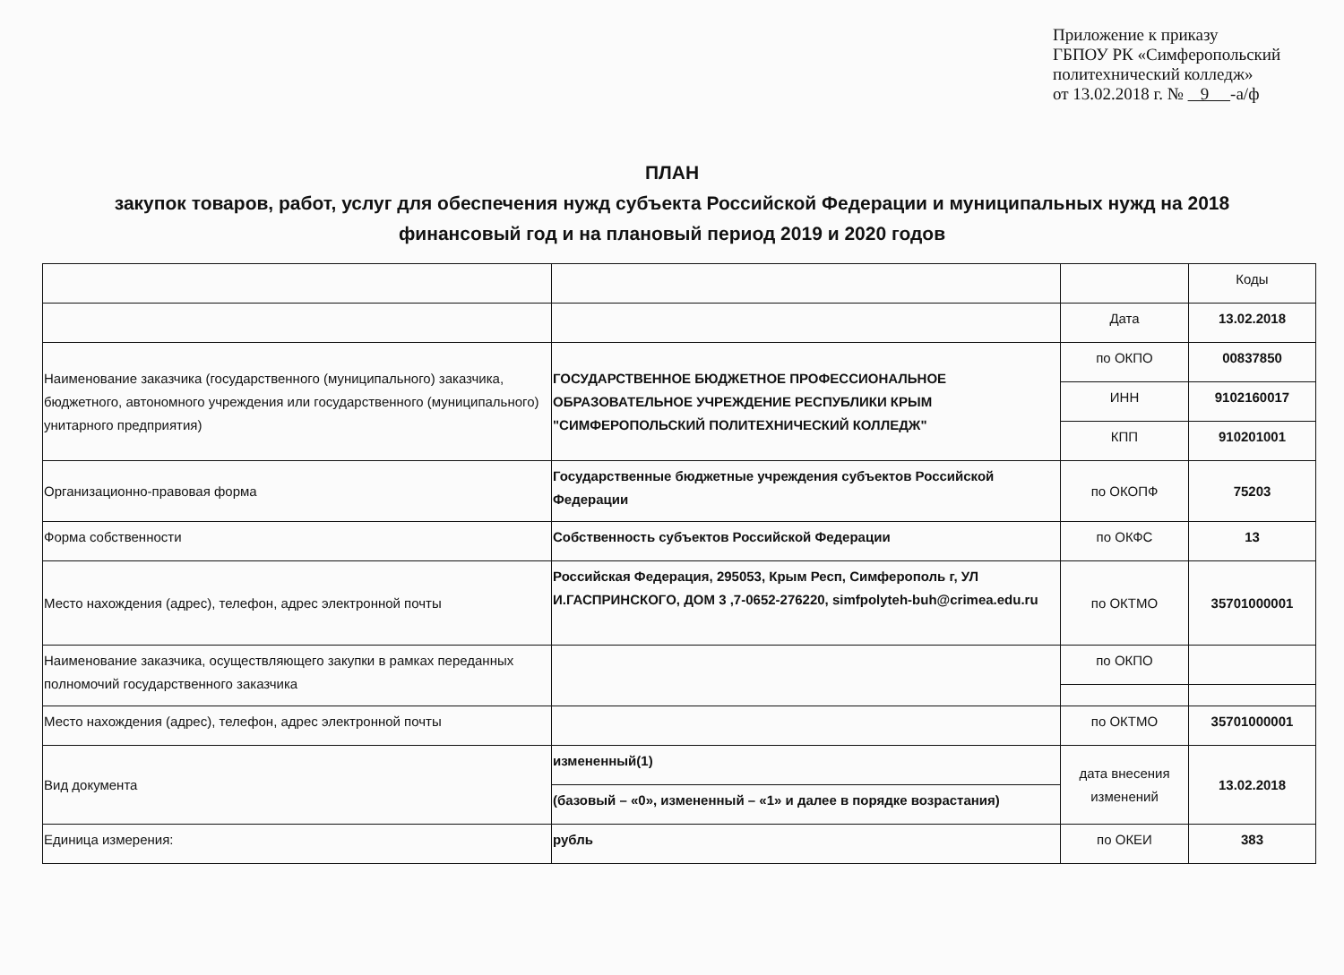Приложение к приказу
ГБПОУ РК «Симферопольский
политехнический колледж»
от 13.02.2018 г. № 9 -а/ф
ПЛАН
закупок товаров, работ, услуг для обеспечения нужд субъекта Российской Федерации и муниципальных нужд на 2018
финансовый год и на плановый период 2019 и 2020 годов
| | | | Коды |
| | | Дата | 13.02.2018 |
| Наименование заказчика (государственного (муниципального) заказчика, бюджетного, автономного учреждения или государственного (муниципального) унитарного предприятия) | ГОСУДАРСТВЕННОЕ БЮДЖЕТНОЕ ПРОФЕССИОНАЛЬНОЕ ОБРАЗОВАТЕЛЬНОЕ УЧРЕЖДЕНИЕ РЕСПУБЛИКИ КРЫМ "СИМФЕРОПОЛЬСКИЙ ПОЛИТЕХНИЧЕСКИЙ КОЛЛЕДЖ" | по ОКПО | 00837850 |
| | | ИНН | 9102160017 |
| | | КПП | 910201001 |
| Организационно-правовая форма | Государственные бюджетные учреждения субъектов Российской Федерации | по ОКОПФ | 75203 |
| Форма собственности | Собственность субъектов Российской Федерации | по ОКФС | 13 |
| Место нахождения (адрес), телефон, адрес электронной почты | Российская Федерация, 295053, Крым Респ, Симферополь г, УЛ И.ГАСПРИНСКОГО, ДОМ 3 ,7-0652-276220, simfpolyteh-buh@crimea.edu.ru | по ОКТМО | 35701000001 |
| Наименование заказчика, осуществляющего закупки в рамках переданных полномочий государственного заказчика | | по ОКПО | |
| Место нахождения (адрес), телефон, адрес электронной почты | | по ОКТМО | 35701000001 |
| Вид документа | измененный(1) | дата внесения изменений | 13.02.2018 |
| | (базовый – «0», измененный – «1» и далее в порядке возрастания) | | |
| Единица измерения: | рубль | по ОКЕИ | 383 |